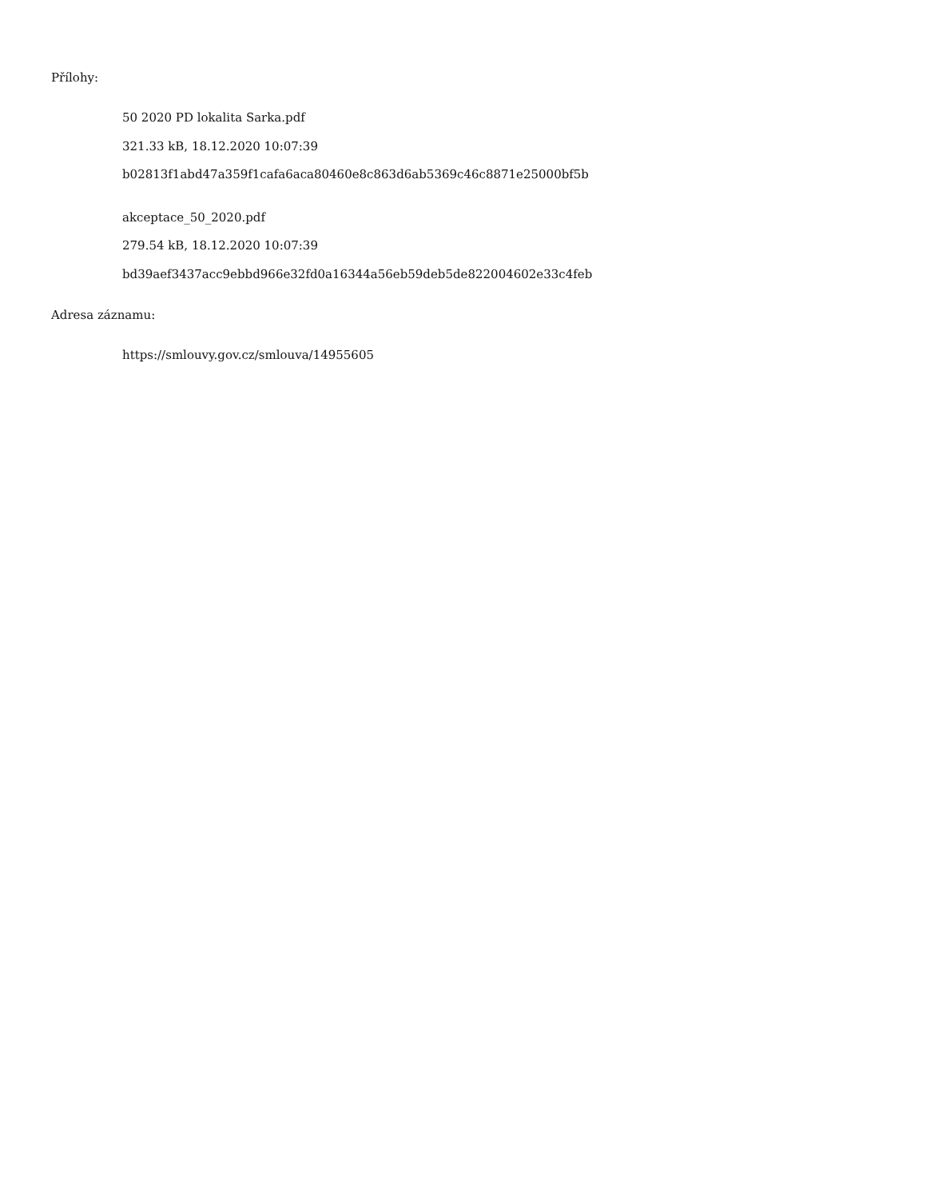Přílohy:
50 2020 PD lokalita Sarka.pdf
321.33 kB, 18.12.2020 10:07:39
b02813f1abd47a359f1cafa6aca80460e8c863d6ab5369c46c8871e25000bf5b
akceptace_50_2020.pdf
279.54 kB, 18.12.2020 10:07:39
bd39aef3437acc9ebbd966e32fd0a16344a56eb59deb5de822004602e33c4feb
Adresa záznamu:
https://smlouvy.gov.cz/smlouva/14955605